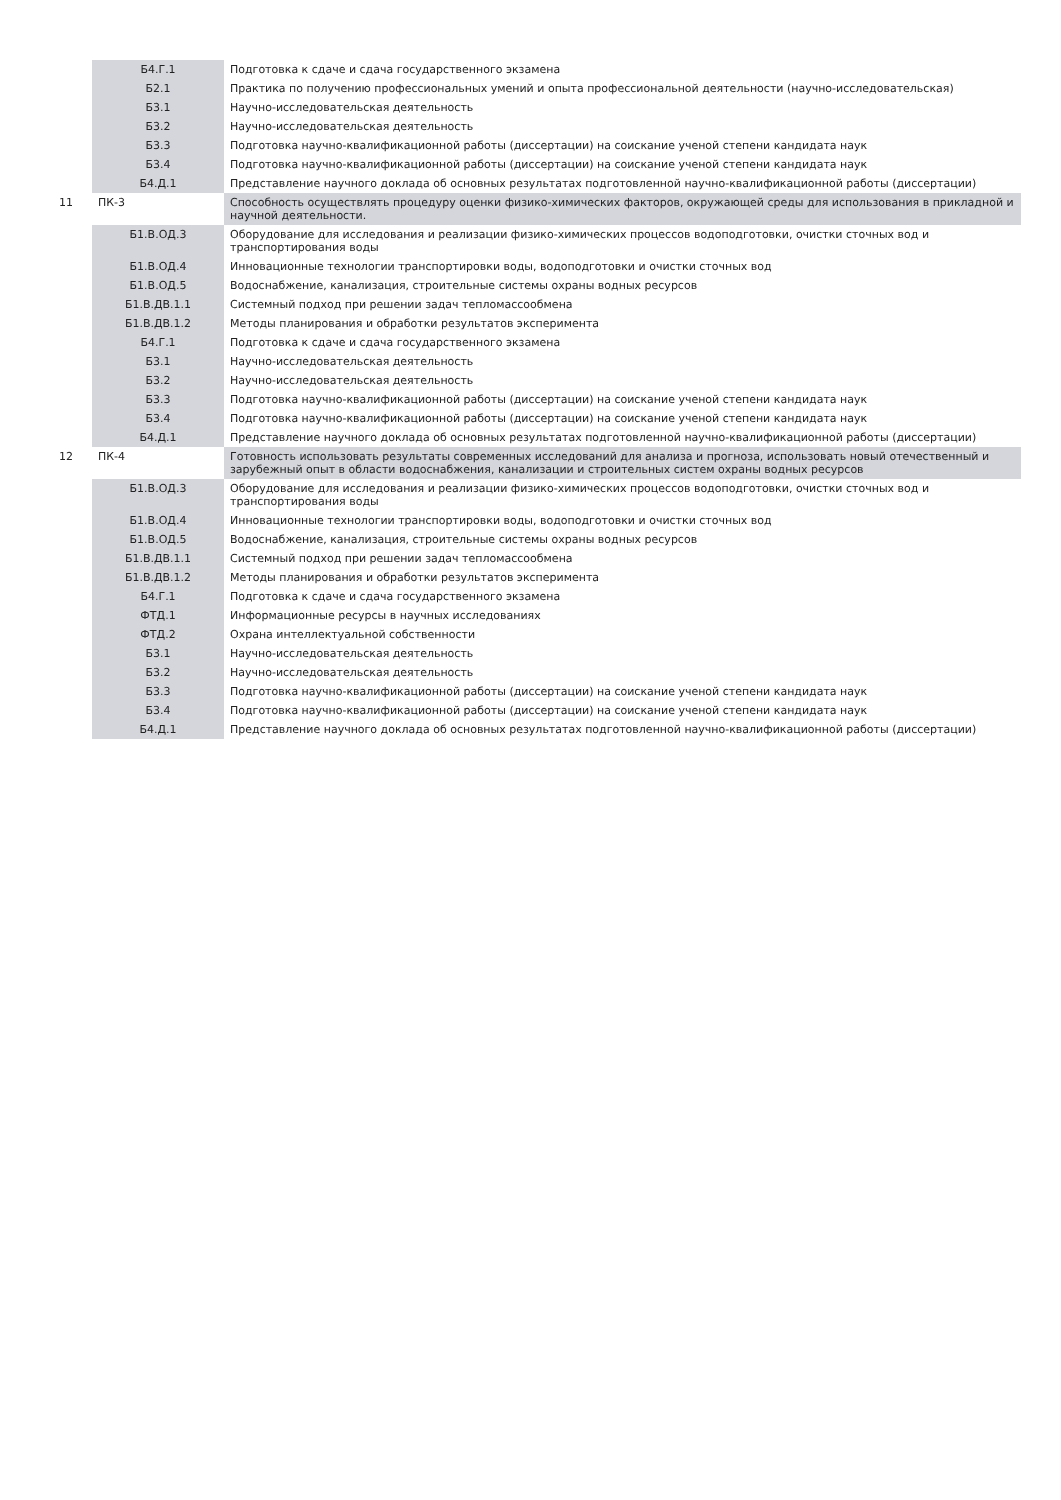| | Б4.Г.1 | Подготовка к сдаче и сдача государственного экзамена |
| | Б2.1 | Практика по получению профессиональных умений и опыта профессиональной деятельности (научно-исследовательская) |
| | Б3.1 | Научно-исследовательская деятельность |
| | Б3.2 | Научно-исследовательская деятельность |
| | Б3.3 | Подготовка научно-квалификационной работы (диссертации) на соискание ученой степени кандидата наук |
| | Б3.4 | Подготовка научно-квалификационной работы (диссертации) на соискание ученой степени кандидата наук |
| | Б4.Д.1 | Представление научного доклада об основных результатах подготовленной научно-квалификационной работы (диссертации) |
| 11 | ПК-3 | Способность осуществлять процедуру оценки физико-химических факторов, окружающей среды для использования в прикладной и научной деятельности. |
| | Б1.В.ОД.3 | Оборудование для исследования и реализации физико-химических процессов водоподготовки, очистки сточных вод и транспортирования воды |
| | Б1.В.ОД.4 | Инновационные технологии транспортировки воды, водоподготовки и очистки сточных вод |
| | Б1.В.ОД.5 | Водоснабжение, канализация, строительные системы охраны водных ресурсов |
| | Б1.В.ДВ.1.1 | Системный подход при решении задач тепломассообмена |
| | Б1.В.ДВ.1.2 | Методы планирования и обработки результатов эксперимента |
| | Б4.Г.1 | Подготовка к сдаче и сдача государственного экзамена |
| | Б3.1 | Научно-исследовательская деятельность |
| | Б3.2 | Научно-исследовательская деятельность |
| | Б3.3 | Подготовка научно-квалификационной работы (диссертации) на соискание ученой степени кандидата наук |
| | Б3.4 | Подготовка научно-квалификационной работы (диссертации) на соискание ученой степени кандидата наук |
| | Б4.Д.1 | Представление научного доклада об основных результатах подготовленной научно-квалификационной работы (диссертации) |
| 12 | ПК-4 | Готовность использовать результаты современных исследований для анализа и прогноза, использовать новый отечественный и зарубежный опыт в области водоснабжения, канализации и строительных систем охраны водных ресурсов |
| | Б1.В.ОД.3 | Оборудование для исследования и реализации физико-химических процессов водоподготовки, очистки сточных вод и транспортирования воды |
| | Б1.В.ОД.4 | Инновационные технологии транспортировки воды, водоподготовки и очистки сточных вод |
| | Б1.В.ОД.5 | Водоснабжение, канализация, строительные системы охраны водных ресурсов |
| | Б1.В.ДВ.1.1 | Системный подход при решении задач тепломассообмена |
| | Б1.В.ДВ.1.2 | Методы планирования и обработки результатов эксперимента |
| | Б4.Г.1 | Подготовка к сдаче и сдача государственного экзамена |
| | ФТД.1 | Информационные ресурсы в научных исследованиях |
| | ФТД.2 | Охрана интеллектуальной собственности |
| | Б3.1 | Научно-исследовательская деятельность |
| | Б3.2 | Научно-исследовательская деятельность |
| | Б3.3 | Подготовка научно-квалификационной работы (диссертации) на соискание ученой степени кандидата наук |
| | Б3.4 | Подготовка научно-квалификационной работы (диссертации) на соискание ученой степени кандидата наук |
| | Б4.Д.1 | Представление научного доклада об основных результатах подготовленной научно-квалификационной работы (диссертации) |